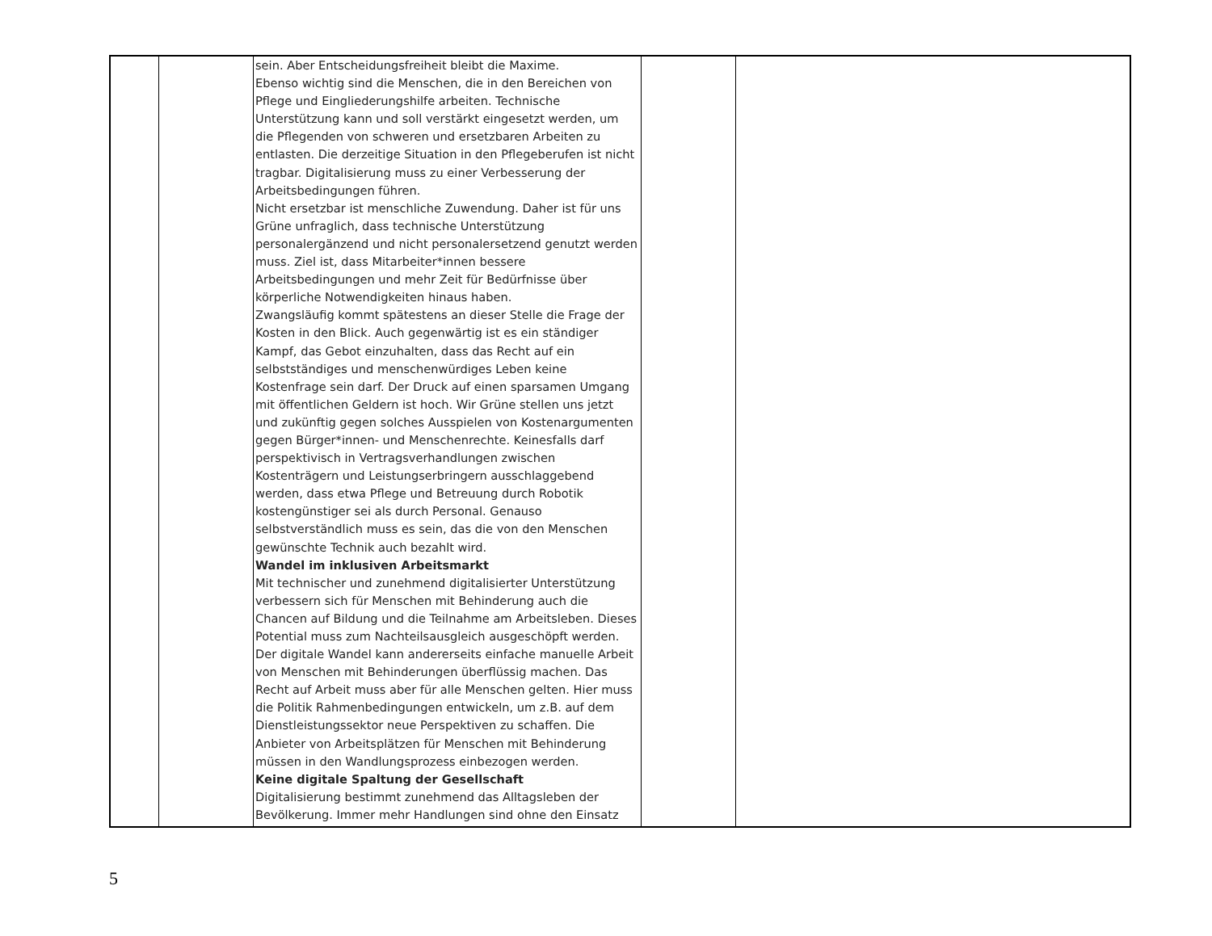| | | sein. Aber Entscheidungsfreiheit bleibt die Maxime. Ebenso wichtig sind die Menschen, die in den Bereichen von Pflege und Eingliederungshilfe arbeiten. Technische Unterstützung kann und soll verstärkt eingesetzt werden, um die Pflegenden von schweren und ersetzbaren Arbeiten zu entlasten. Die derzeitige Situation in den Pflegeberufen ist nicht tragbar. Digitalisierung muss zu einer Verbesserung der Arbeitsbedingungen führen. Nicht ersetzbar ist menschliche Zuwendung. Daher ist für uns Grüne unfraglich, dass technische Unterstützung personalergänzend und nicht personalersetzend genutzt werden muss. Ziel ist, dass Mitarbeiter*innen bessere Arbeitsbedingungen und mehr Zeit für Bedürfnisse über körperliche Notwendigkeiten hinaus haben. Zwangsläufig kommt spätestens an dieser Stelle die Frage der Kosten in den Blick. Auch gegenwärtig ist es ein ständiger Kampf, das Gebot einzuhalten, dass das Recht auf ein selbstständiges und menschenwürdiges Leben keine Kostenfrage sein darf. Der Druck auf einen sparsamen Umgang mit öffentlichen Geldern ist hoch. Wir Grüne stellen uns jetzt und zukünftig gegen solches Ausspielen von Kostenargumenten gegen Bürger*innen- und Menschenrechte. Keinesfalls darf perspektivisch in Vertragsverhandlungen zwischen Kostenträgern und Leistungserbringern ausschlaggebend werden, dass etwa Pflege und Betreuung durch Robotik kostengünstiger sei als durch Personal. Genauso selbstverständlich muss es sein, das die von den Menschen gewünschte Technik auch bezahlt wird. Wandel im inklusiven Arbeitsmarkt Mit technischer und zunehmend digitalisierter Unterstützung verbessern sich für Menschen mit Behinderung auch die Chancen auf Bildung und die Teilnahme am Arbeitsleben. Dieses Potential muss zum Nachteilsausgleich ausgeschöpft werden. Der digitale Wandel kann andererseits einfache manuelle Arbeit von Menschen mit Behinderungen überflüssig machen. Das Recht auf Arbeit muss aber für alle Menschen gelten. Hier muss die Politik Rahmenbedingungen entwickeln, um z.B. auf dem Dienstleistungssektor neue Perspektiven zu schaffen. Die Anbieter von Arbeitsplätzen für Menschen mit Behinderung müssen in den Wandlungsprozess einbezogen werden. Keine digitale Spaltung der Gesellschaft Digitalisierung bestimmt zunehmend das Alltagsleben der Bevölkerung. Immer mehr Handlungen sind ohne den Einsatz | | |
5